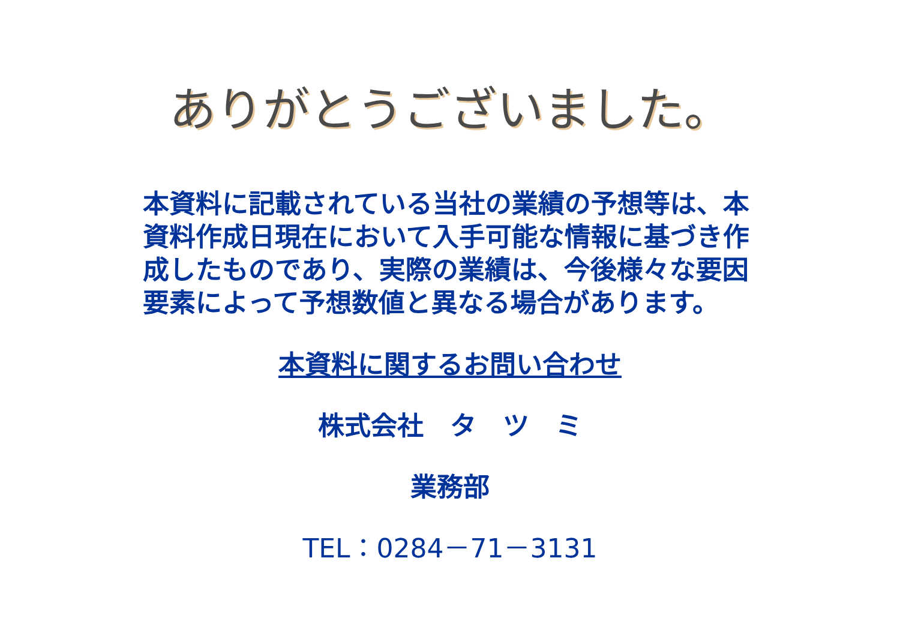ありがとうございました。
本資料に記載されている当社の業績の予想等は、本資料作成日現在において入手可能な情報に基づき作成したものであり、実際の業績は、今後様々な要因要素によって予想数値と異なる場合があります。
本資料に関するお問い合わせ
株式会社　タ　ツ　ミ
業務部
TEL：0284－71－3131